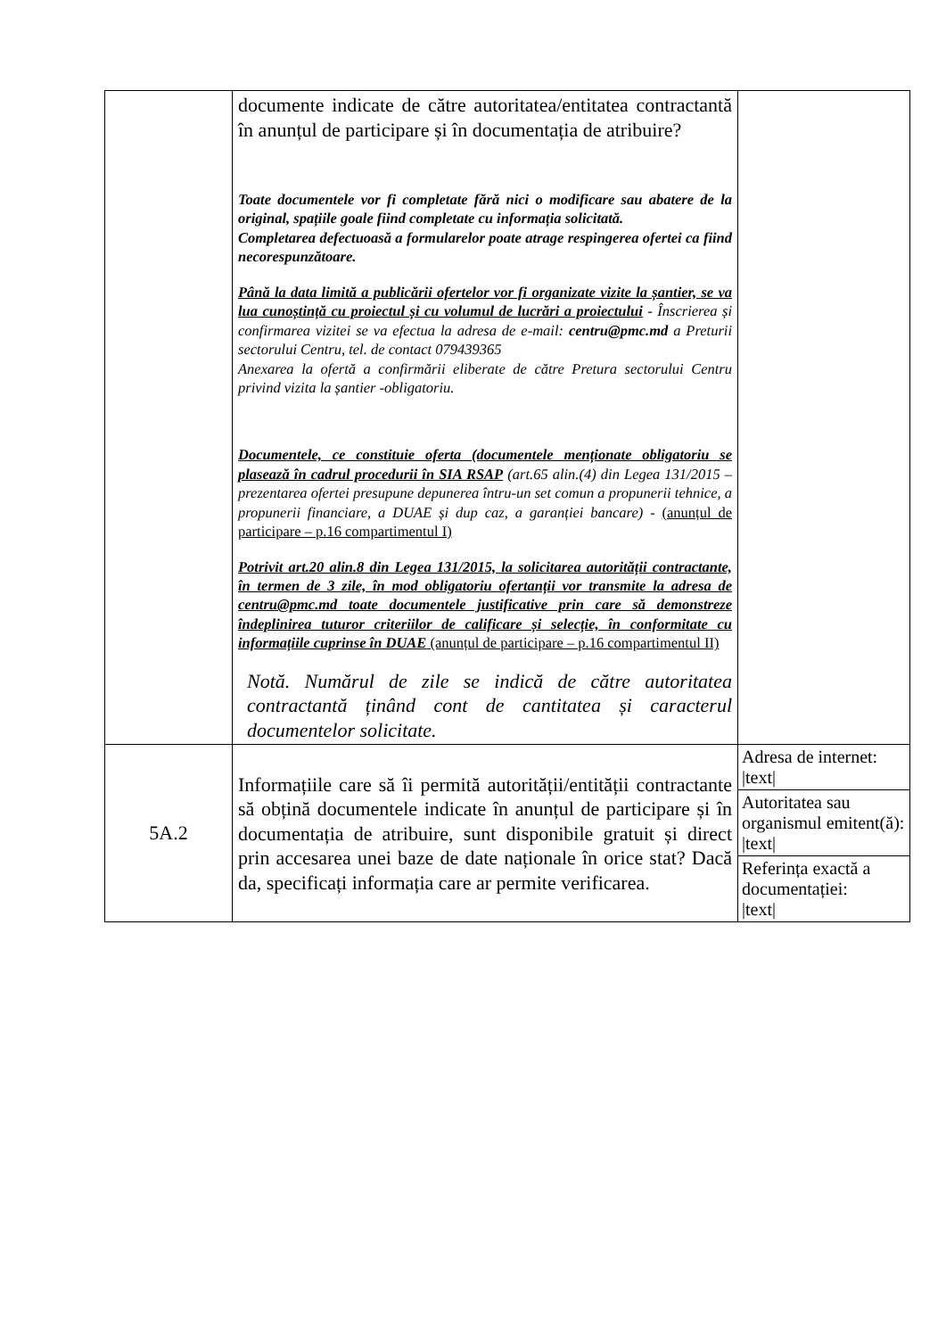| | documente indicate de către autoritatea/entitatea contractantă în anunțul de participare și în documentația de atribuire? Toate documentele vor fi completate fără nici o modificare sau abatere de la original, spațiile goale fiind completate cu informația solicitată. Completarea defectuoasă a formularelor poate atrage respingerea ofertei ca fiind necorespunzătoare. Până la data limită a publicării ofertelor vor fi organizate vizite la șantier, se va lua cunoștință cu proiectul și cu volumul de lucrări a proiectului - Înscrierea și confirmarea vizitei se va efectua la adresa de e-mail: centru@pmc.md a Preturii sectorului Centru, tel. de contact 079439365 Anexarea la ofertă a confirmării eliberate de către Pretura sectorului Centru privind vizita la șantier -obligatoriu. Documentele, ce constituie oferta (documentele menționate obligatoriu se plasează în cadrul procedurii în SIA RSAP (art.65 alin.(4) din Legea 131/2015 – prezentarea ofertei presupune depunerea întru-un set comun a propunerii tehnice, a propunerii financiare, a DUAE și dup caz, a garanției bancare) - (anunțul de participare – p.16 compartimentul I) Potrivit art.20 alin.8 din Legea 131/2015, la solicitarea autorității contractante, în termen de 3 zile, în mod obligatoriu ofertanții vor transmite la adresa de centru@pmc.md toate documentele justificative prin care să demonstreze îndeplinirea tuturor criteriilor de calificare și selecție, în conformitate cu informațiile cuprinse în DUAE (anunțul de participare – p.16 compartimentul II) Notă. Numărul de zile se indică de către autoritatea contractantă ținând cont de cantitatea și caracterul documentelor solicitate. | |
| 5A.2 | Informațiile care să îi permită autorității/entității contractante să obțină documentele indicate în anunțul de participare și în documentația de atribuire, sunt disponibile gratuit și direct prin accesarea unei baze de date naționale în orice stat? Dacă da, specificați informația care ar permite verificarea. | / Adresa de internet: /text/ / / Autoritatea sau organismul emitent(ă): /text/ / / Referința exactă a documentației: /text/ / |